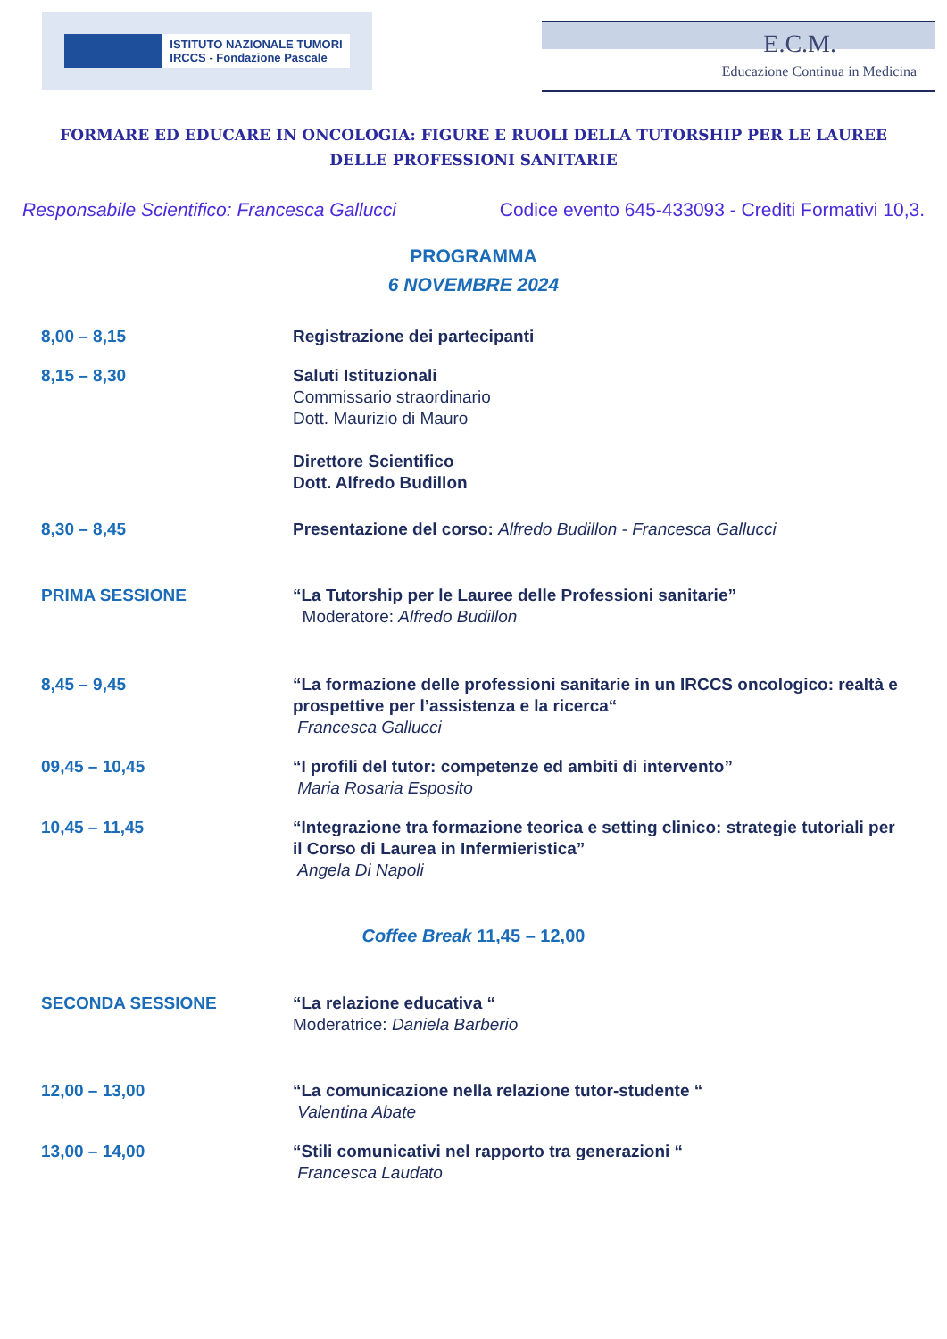ISTITUTO NAZIONALE TUMORI
IRCCS - Fondazione Pascale
E.C.M.
Educazione Continua in Medicina
FORMARE ED EDUCARE IN ONCOLOGIA: FIGURE E RUOLI DELLA TUTORSHIP PER LE LAUREE DELLE PROFESSIONI SANITARIE
Responsabile Scientifico: Francesca Gallucci Codice evento 645-433093 - Crediti Formativi 10,3.
PROGRAMMA
6 NOVEMBRE 2024
8,00 – 8,15 Registrazione dei partecipanti
8,15 – 8,30 Saluti Istituzionali
Commissario straordinario
Dott. Maurizio di Mauro
Direttore Scientifico
Dott. Alfredo Budillon
8,30 – 8,45 Presentazione del corso: Alfredo Budillon - Francesca Gallucci
PRIMA SESSIONE “La Tutorship per le Lauree delle Professioni sanitarie”
Moderatore: Alfredo Budillon
8,45 – 9,45 “La formazione delle professioni sanitarie in un IRCCS oncologico: realtà e prospettive per l’assistenza e la ricerca“
Francesca Gallucci
09,45 – 10,45 “I profili del tutor: competenze ed ambiti di intervento”
Maria Rosaria Esposito
10,45 – 11,45 “Integrazione tra formazione teorica e setting clinico: strategie tutoriali per il Corso di Laurea in Infermieristica”
Angela Di Napoli
Coffee Break 11,45 – 12,00
SECONDA SESSIONE “La relazione educativa “
Moderatrice: Daniela Barberio
12,00 – 13,00 “La comunicazione nella relazione tutor-studente “
Valentina Abate
13,00 – 14,00 “Stili comunicativi nel rapporto tra generazioni “
Francesca Laudato